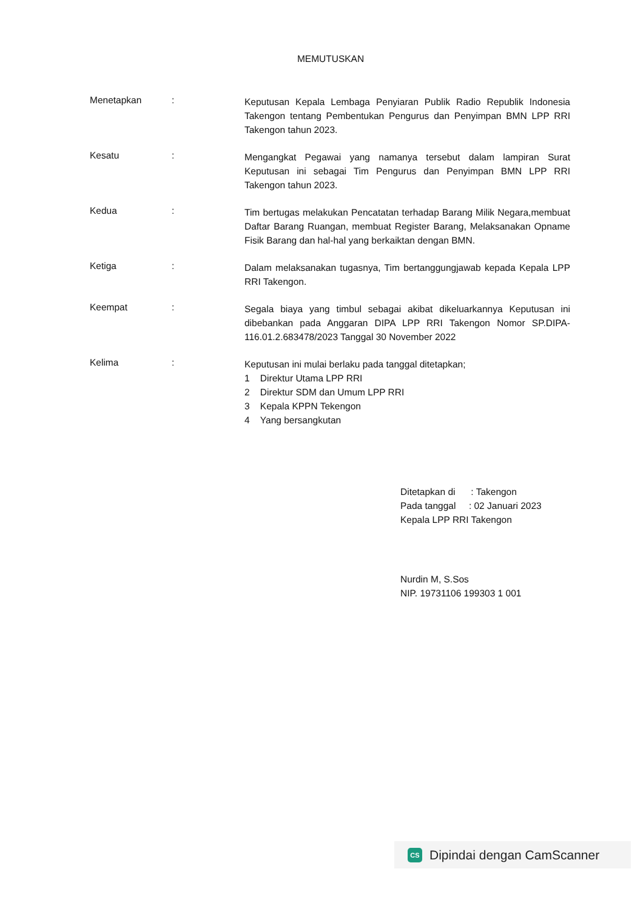MEMUTUSKAN
Menetapkan :
Keputusan Kepala Lembaga Penyiaran Publik Radio Republik Indonesia Takengon tentang Pembentukan Pengurus dan Penyimpan BMN LPP RRI Takengon tahun 2023.
Kesatu :
Mengangkat Pegawai yang namanya tersebut dalam lampiran Surat Keputusan ini sebagai Tim Pengurus dan Penyimpan BMN LPP RRI Takengon tahun 2023.
Kedua :
Tim bertugas melakukan Pencatatan terhadap Barang Milik Negara,membuat Daftar Barang Ruangan, membuat Register Barang, Melaksanakan Opname Fisik Barang dan hal-hal yang berkaiktan dengan BMN.
Ketiga :
Dalam melaksanakan tugasnya, Tim bertanggungjawab kepada Kepala LPP RRI Takengon.
Keempat :
Segala biaya yang timbul sebagai akibat dikeluarkannya Keputusan ini dibebankan pada Anggaran DIPA LPP RRI Takengon Nomor SP.DIPA-116.01.2.683478/2023 Tanggal 30 November 2022
Kelima :
Keputusan ini mulai berlaku pada tanggal ditetapkan;
1 Direktur Utama LPP RRI
2 Direktur SDM dan Umum LPP RRI
3 Kepala KPPN Tekengon
4 Yang bersangkutan
Ditetapkan di : Takengon
Pada tanggal : 02 Januari 2023
Kepala LPP RRI Takengon
Nurdin M, S.Sos
NIP. 19731106 199303 1 001
CS
Dipindai dengan CamScanner